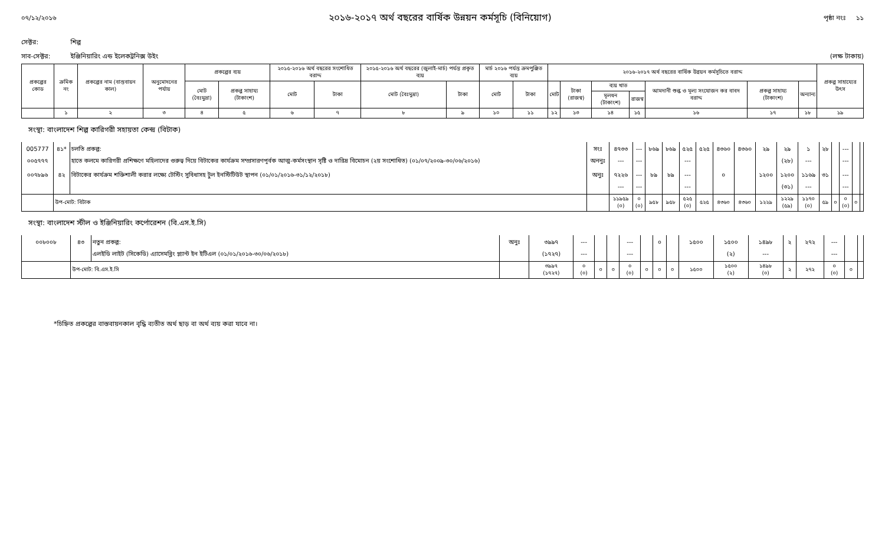০৭/১২/২০১৬
২০১৬-২০১৭ অর্থ বছরের বার্ষিক উন্নয়ন কর্মসূচি (বিনিয়োগ)
পৃষ্ঠা নংঃ ১১
সেক্টর: শিল্প
সাব-সেক্টর: ইঞ্জিনিয়ারিং এন্ড ইলেকট্রনিক্স উইং
(লক্ষ টাকায়)
| প্রকল্পের কোড | ক্রমিক নং | প্রকল্পের নাম (বাস্তবায়ন কাল) | অনুমোদনের পর্যায় | প্রকল্পের ব্যয় | | ২০১৫-২০১৬ অর্থ বছরের সংশোধিত বরাদ্দ | | ২০১৫-২০১৬ অর্থ বছরের (জুলাই-মার্চ) পর্যন্ত প্রকৃত ব্যয় | | মার্চ ২০১৬ পর্যন্ত ক্রমপুঞ্জিত ব্যয় | | ২০১৬-২০১৭ অর্থ বছরের বার্ষিক উন্নয়ন কর্মসূচিতে বরাদ্দ | | | | | | | প্রকল্প সাহায্যের উৎস |
| --- | --- | --- | --- | --- | --- | --- | --- | --- | --- | --- | --- | --- | --- | --- | --- | --- | --- | --- | --- |
| | | | | মোট (বৈঃমুদ্রা) | প্রকল্প সাহায্য (টাকাংশ) | মোট | টাকা | মোট (বৈঃমুদ্রা) | টাকা | মোট | টাকা | মোট | টাকা (রাজস্ব) | ব্যয় খাত | | আমদানী শুল্ক ও মূল্য সংযোজন কর বাবদ বরাদ্দ | প্রকল্প সাহায্য (টাকাংশ) | অন্যান্য | |
| | | | | | | | | | | | | | | মূলধন (টাকাংশ) | রাজস্ব | | | | |
| | ১ | ২ | ৩ | ৪ | ৫ | ৬ | ৭ | ৮ | ৯ | ১০ | ১১ | ১২ | ১৩ | ১৪ | ১৫ | ১৬ | ১৭ | ১৮ | ১৯ |
সংস্থা: বাংলাদেশ শিল্প কারিগরী সহায়তা কেন্দ্র (বিটাক)
| 005777 ০০৫৭৭৭ | ৪১* | চলতি প্রকল্প: হাতে কলমে কারিগরী প্রশিক্ষণে মহিলাদের গুরুত্ব দিয়ে বিটাকের কার্যক্রম সম্প্রসারণপূর্বক আত্ম-কর্মসংস্থান সৃষ্টি ও দারিদ্র বিমোচন (২য় সংশোধিত) (০১/০৭/২০০৯-৩০/০৬/২০১৬) | সংঃ অননুঃ | ৪৭৩৩ --- | --- --- | ৮৬৯ | ৮৬৯ | ৫২৫ --- | ৫২৫ | ৪৩৬০ | ৪৩৬০ | ২৯ | ২৯ (২৮) | ১ --- | ২৮ | | --- --- | | |
| ০০৭৮৯৬ | ৪২ | বিটাকের কার্যক্রম শক্তিশালী করার লক্ষ্যে টেস্টিং সুবিধাসহ টুল ইনস্টিটিউট স্থাপন (০১/০১/২০১৬-৩১/১২/২০১৮) | অনুঃ | ৭২২৬ --- | --- --- | ৮৯ | ৮৯ | --- --- | | ০ | | ১২০০ | ১২০০ (৩১) | ১১৬৯ --- | ৩১ | | --- --- | | |
| | উপ-মোট: বিটাক | | | ১১৯৫৯ (০) | ০ (০) | ৯৫৮ | ৯৫৮ | ৫২৫ (০) | ৫২৫ | ৪৩৬০ | ৪৩৬০ | ১২২৯ | ১২২৯ (৫৯) | ১১৭০ (০) | ৫৯ | ০ | ০ (০) | ০ | |
সংস্থা: বাংলাদেশ স্টীল ও ইঞ্জিনিয়ারিং কর্পোরেশন (বি.এস.ই.সি)
| ০০৮০০৮ | ৪৩ | নতুন প্রকল্প: এলইডি লাইট (সিকেডি) এ্যাসেমব্লিং প্ল্যান্ট ইন ইটিএল (০১/০১/২০১৬-৩০/০৬/২০১৮) | অনুঃ | ৩৯৯৭ (১৭২৭) | --- --- | | | --- --- | | ০ | | ১৫০০ | ১৫০০ (২) | ১৪৯৮ --- | ২ | ২৭২ | --- --- | | |
| | উপ-মোট: বি.এস.ই.সি | | | ৩৯৯৭ (১৭২৭) | ০ (০) | ০ | ০ | ০ (০) | ০ | ০ | ০ | ১৫০০ | ১৫০০ (২) | ১৪৯৮ (০) | ২ | ২৭২ | ০ (০) | ০ | |
*চিহ্নিত প্রকল্পের বাস্তবায়নকাল বৃদ্ধি ব্যতীত অর্থ ছাড় বা অর্থ ব্যয় করা যাবে না।